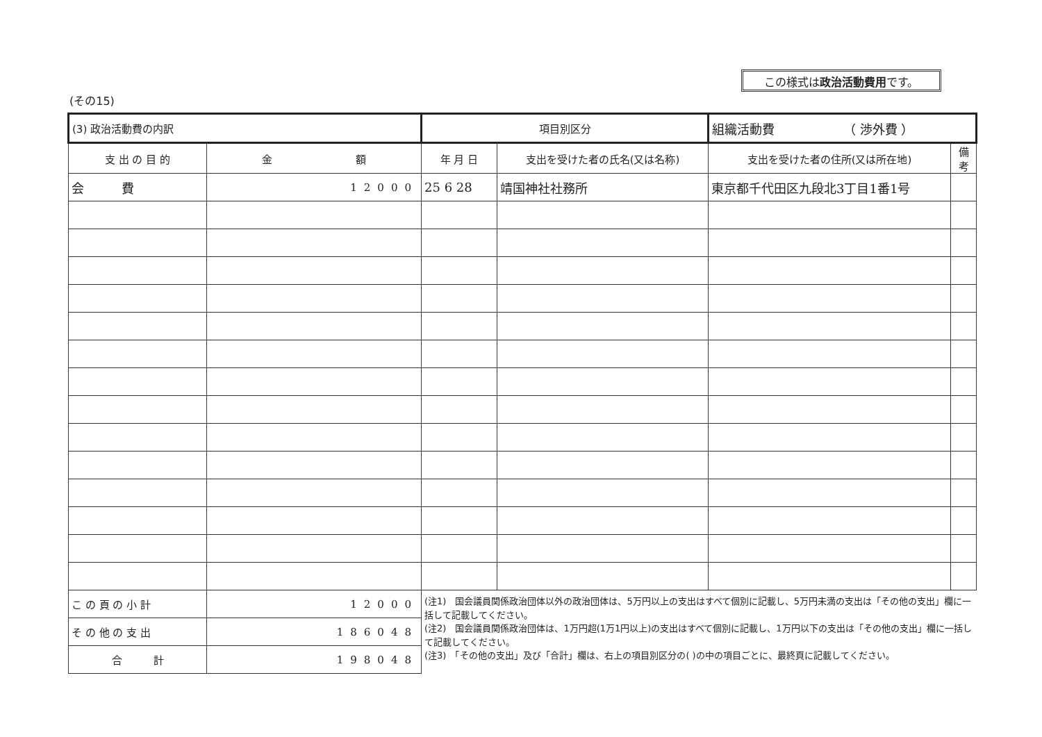(その15)
この様式は政治活動費用です。
| (3) 政治活動費の内訳 | | 項目別区分 | | 組織活動費 （ 渉外費 ） | |
| 支 出 の 目 的 | 金 額 | 年 月 日 | 支出を受けた者の氏名(又は名称) | 支出を受けた者の住所(又は所在地) | 備考 |
| 会 費 | 12000 | 25 6 28 | 靖国神社社務所 | 東京都千代田区九段北3丁目1番1号 | |
| こ の 頁 の 小 計 | 12000 | (注1) 国会議員関係政治団体以外の政治団体は、5万円以上の支出はすべて個別に記載し、5万円未満の支出は「その他の支出」欄に一括して記載してください。 (注2) 国会議員関係政治団体は、1万円超(1万1円以上)の支出はすべて個別に記載し、1万円以下の支出は「その他の支出」欄に一括して記載してください。 (注3) 「その他の支出」及び「合計」欄は、右上の項目別区分の( )の中の項目ごとに、最終頁に記載してください。 | | | |
| そ の 他 の 支 出 | 186048 | | | | |
| 合 計 | 198048 | | | | |